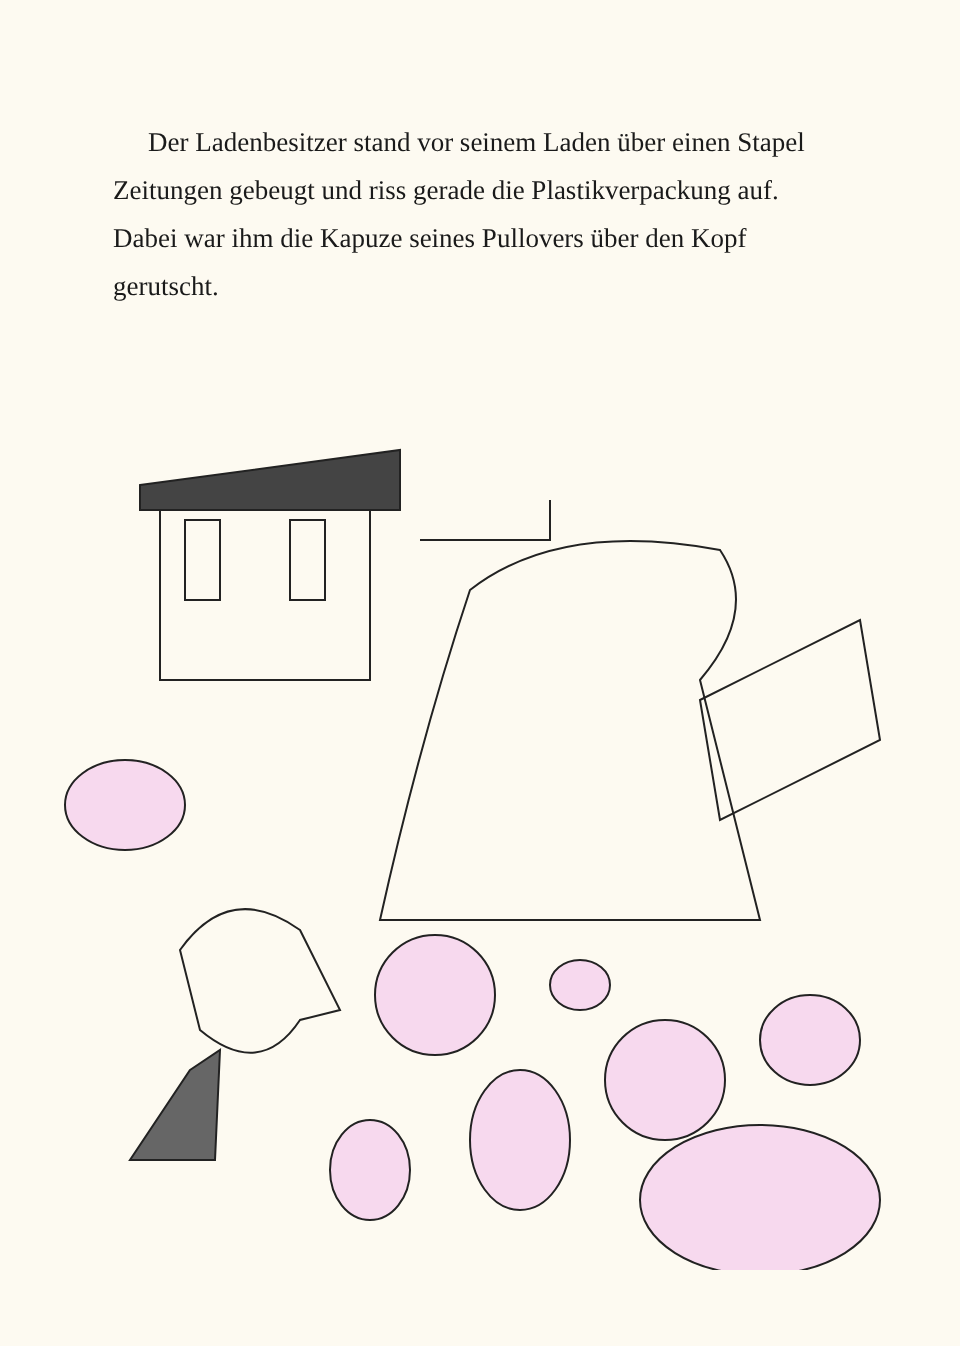Der Ladenbesitzer stand vor seinem Laden über einen Stapel Zeitungen gebeugt und riss gerade die Plastik­verpackung auf. Dabei war ihm die Kapuze seines Pullovers über den Kopf gerutscht.